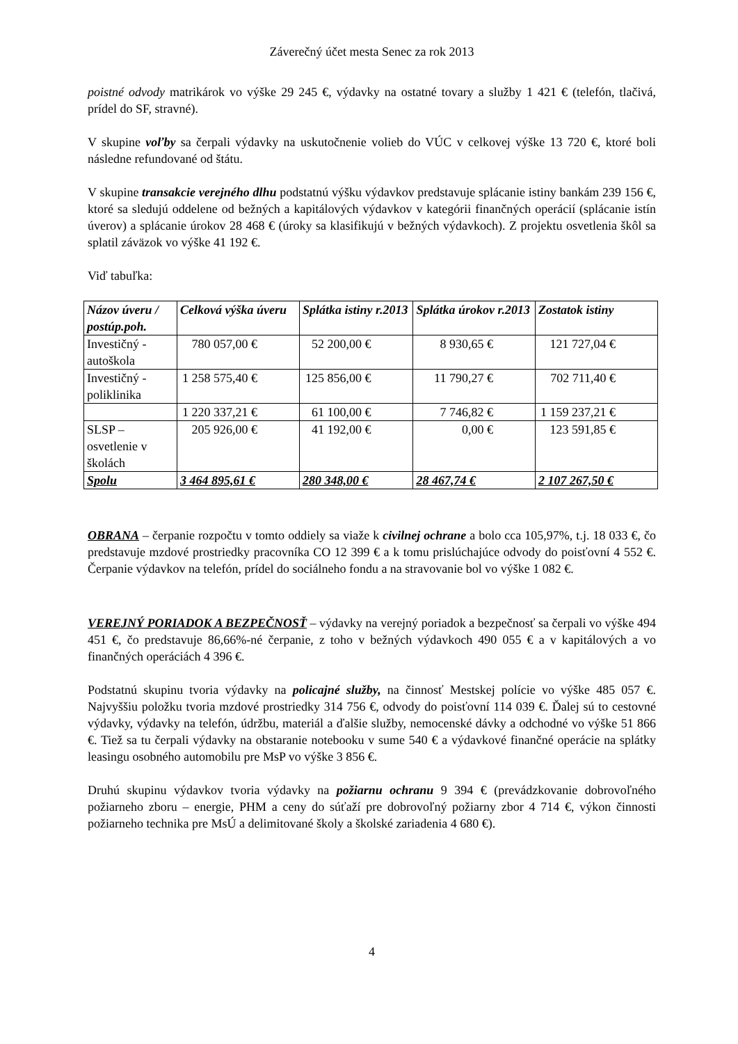Záverečný účet mesta Senec za rok 2013
poistné odvody matrikárok vo výške 29 245 €, výdavky na ostatné tovary a služby 1 421 € (telefón, tlačivá, prídel do SF, stravné).
V skupine voľby sa čerpali výdavky na uskutočnenie volieb do VÚC v celkovej výške 13 720 €, ktoré boli následne refundované od štátu.
V skupine transakcie verejného dlhu podstatnú výšku výdavkov predstavuje splácanie istiny bankám 239 156 €, ktoré sa sledujú oddelene od bežných a kapitálových výdavkov v kategórii finančných operácií (splácanie istín úverov) a splácanie úrokov 28 468 € (úroky sa klasifikujú v bežných výdavkoch). Z projektu osvetlenia škôl sa splatil záväzok vo výške 41 192 €.
Viď tabuľka:
| Názov úveru / postúp.poh. | Celková výška úveru | Splátka istiny r.2013 | Splátka úrokov r.2013 | Zostatok istiny |
| --- | --- | --- | --- | --- |
| Investičný - autoškola | 780 057,00 € | 52 200,00 € | 8 930,65 € | 121 727,04 € |
| Investičný - poliklinika | 1 258 575,40 € | 125 856,00 € | 11 790,27 € | 702 711,40 € |
| | 1 220 337,21 € | 61 100,00 € | 7 746,82 € | 1 159 237,21 € |
| SLSP – osvetlenie v školách | 205 926,00 € | 41 192,00 € | 0,00 € | 123 591,85 € |
| Spolu | 3 464 895,61 € | 280 348,00 € | 28 467,74 € | 2 107 267,50 € |
OBRANA – čerpanie rozpočtu v tomto oddiely sa viaže k civilnej ochrane a bolo cca 105,97%, t.j. 18 033 €, čo predstavuje mzdové prostriedky pracovníka CO 12 399 € a k tomu prislúchajúce odvody do poisťovní 4 552 €. Čerpanie výdavkov na telefón, prídel do sociálneho fondu a na stravovanie bol vo výške 1 082 €.
VEREJNÝ PORIADOK A BEZPEČNOSŤ – výdavky na verejný poriadok a bezpečnosť sa čerpali vo výške 494 451 €, čo predstavuje 86,66%-né čerpanie, z toho v bežných výdavkoch 490 055 € a v kapitálových a vo finančných operáciách 4 396 €.
Podstatnú skupinu tvoria výdavky na policajné služby, na činnosť Mestskej polície vo výške 485 057 €. Najvyššiu položku tvoria mzdové prostriedky 314 756 €, odvody do poisťovní 114 039 €. Ďalej sú to cestovné výdavky, výdavky na telefón, údržbu, materiál a ďalšie služby, nemocenské dávky a odchodné vo výške 51 866 €. Tiež sa tu čerpali výdavky na obstaranie notebooku v sume 540 € a výdavkové finančné operácie na splátky leasingu osobného automobilu pre MsP vo výške 3 856 €.
Druhú skupinu výdavkov tvoria výdavky na požiarnu ochranu 9 394 € (prevádzkovanie dobrovoľného požiarneho zboru – energie, PHM a ceny do súťaží pre dobrovoľný požiarny zbor 4 714 €, výkon činnosti požiarneho technika pre MsÚ a delimitované školy a školské zariadenia 4 680 €).
4